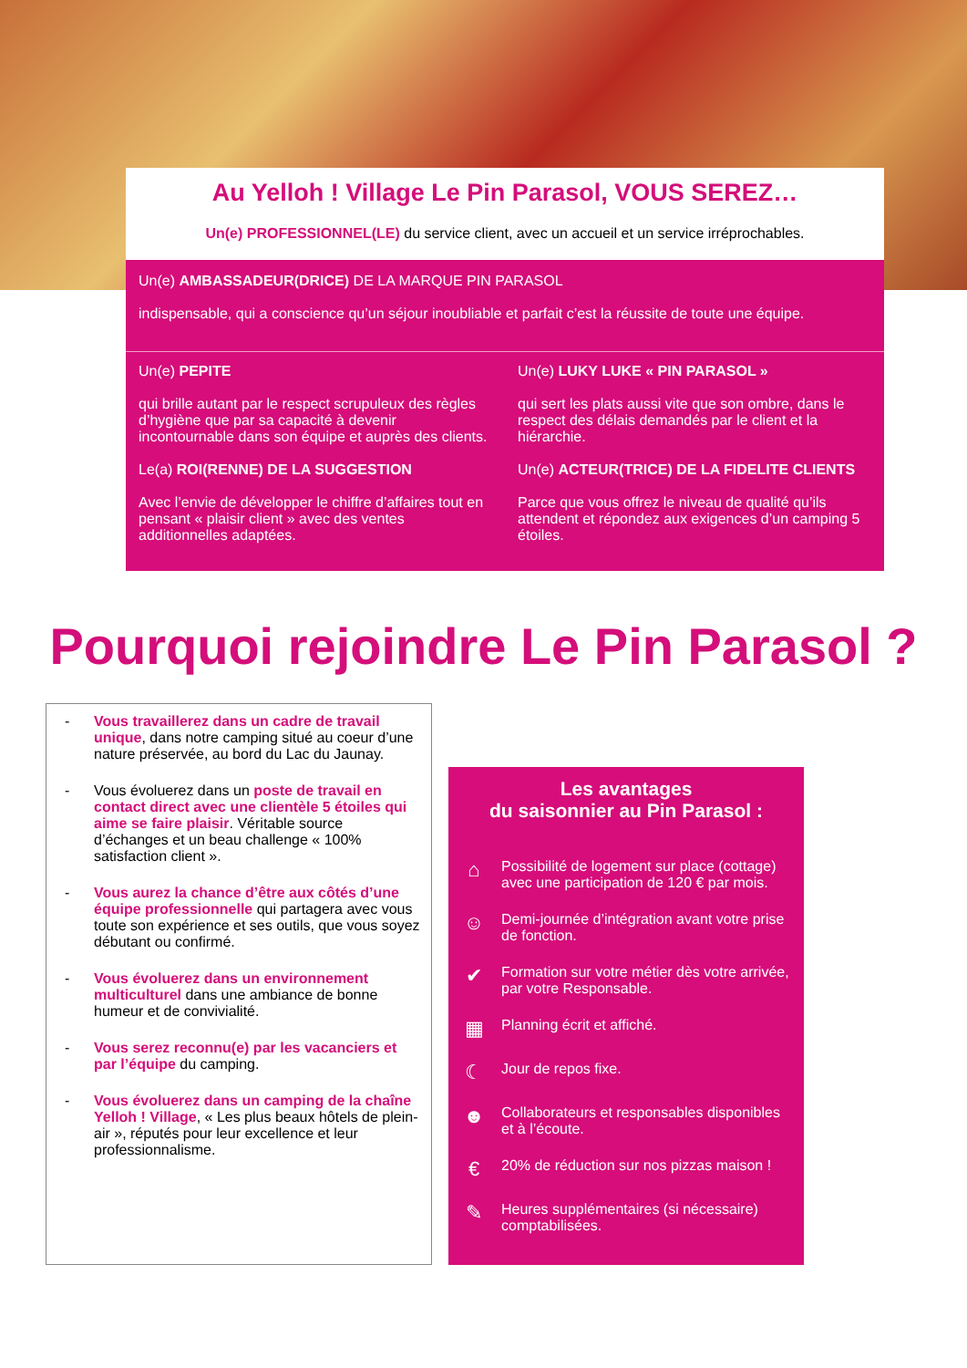Au Yelloh ! Village Le Pin Parasol, VOUS SEREZ…
Un(e) PROFESSIONNEL(LE) du service client, avec un accueil et un service irréprochables.
Un(e) AMBASSADEUR(DRICE) DE LA MARQUE PIN PARASOL
indispensable, qui a conscience qu’un séjour inoubliable et parfait c’est la réussite de toute une équipe.
Un(e) PEPITE
qui brille autant par le respect scrupuleux des règles d’hygiène que par sa capacité à devenir incontournable dans son équipe et auprès des clients.
Le(a) ROI(RENNE) DE LA SUGGESTION
Avec l’envie de développer le chiffre d’affaires tout en pensant « plaisir client » avec des ventes additionnelles adaptées.
Un(e) LUKY LUKE « PIN PARASOL »
qui sert les plats aussi vite que son ombre, dans le respect des délais demandés par le client et la hiérarchie.
Un(e) ACTEUR(TRICE) DE LA FIDELITE CLIENTS
Parce que vous offrez le niveau de qualité qu’ils attendent et répondez aux exigences d’un camping 5 étoiles.
Pourquoi rejoindre Le Pin Parasol ?
- Vous travaillerez dans un cadre de travail unique, dans notre camping situé au coeur d’une nature préservée, au bord du Lac du Jaunay.
- Vous évoluerez dans un poste de travail en contact direct avec une clientèle 5 étoiles qui aime se faire plaisir. Véritable source d’échanges et un beau challenge « 100% satisfaction client ».
- Vous aurez la chance d’être aux côtés d’une équipe professionnelle qui partagera avec vous toute son expérience et ses outils, que vous soyez débutant ou confirmé.
- Vous évoluerez dans un environnement multiculturel dans une ambiance de bonne humeur et de convivialité.
- Vous serez reconnu(e) par les vacanciers et par l’équipe du camping.
- Vous évoluerez dans un camping de la chaîne Yelloh ! Village, « Les plus beaux hôtels de plein-air », réputés pour leur excellence et leur professionnalisme.
Les avantages
du saisonnier au Pin Parasol :
⌂ Possibilité de logement sur place (cottage) avec une participation de 120 € par mois.
☺ Demi-journée d’intégration avant votre prise de fonction.
✔ Formation sur votre métier dès votre arrivée, par votre Responsable.
▦ Planning écrit et affiché.
☾ Jour de repos fixe.
☻ Collaborateurs et responsables disponibles et à l’écoute.
€ 20% de réduction sur nos pizzas maison !
✎ Heures supplémentaires (si nécessaire) comptabilisées.